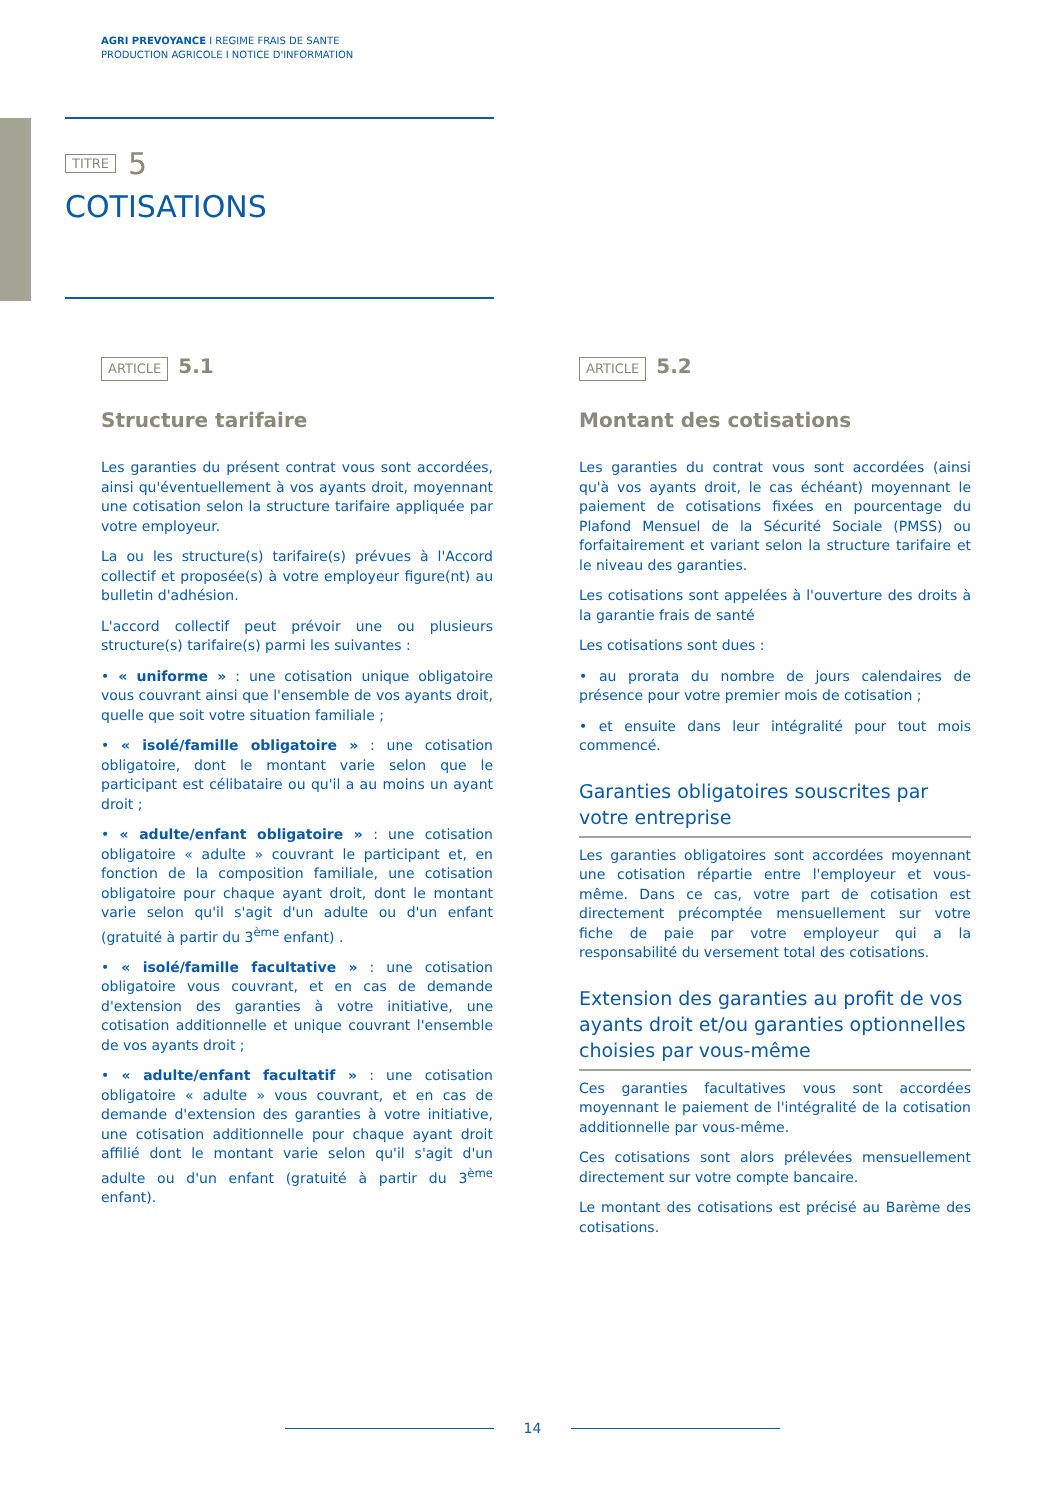AGRI PREVOYANCE I REGIME FRAIS DE SANTE
PRODUCTION AGRICOLE I NOTICE D'INFORMATION
TITRE 5
COTISATIONS
ARTICLE 5.1
Structure tarifaire
Les garanties du présent contrat vous sont accordées, ainsi qu'éventuellement à vos ayants droit, moyennant une cotisation selon la structure tarifaire appliquée par votre employeur.
La ou les structure(s) tarifaire(s) prévues à l'Accord collectif et proposée(s) à votre employeur figure(nt) au bulletin d'adhésion.
L'accord collectif peut prévoir une ou plusieurs structure(s) tarifaire(s) parmi les suivantes :
• « uniforme » : une cotisation unique obligatoire vous couvrant ainsi que l'ensemble de vos ayants droit, quelle que soit votre situation familiale ;
• « isolé/famille obligatoire » : une cotisation obligatoire, dont le montant varie selon que le participant est célibataire ou qu'il a au moins un ayant droit ;
• « adulte/enfant obligatoire » : une cotisation obligatoire « adulte » couvrant le participant et, en fonction de la composition familiale, une cotisation obligatoire pour chaque ayant droit, dont le montant varie selon qu'il s'agit d'un adulte ou d'un enfant (gratuité à partir du 3<sup>ème</sup> enfant) .
• « isolé/famille facultative » : une cotisation obligatoire vous couvrant, et en cas de demande d'extension des garanties à votre initiative, une cotisation additionnelle et unique couvrant l'ensemble de vos ayants droit ;
• « adulte/enfant facultatif » : une cotisation obligatoire « adulte » vous couvrant, et en cas de demande d'extension des garanties à votre initiative, une cotisation additionnelle pour chaque ayant droit affilié dont le montant varie selon qu'il s'agit d'un adulte ou d'un enfant (gratuité à partir du 3<sup>ème</sup> enfant).
ARTICLE 5.2
Montant des cotisations
Les garanties du contrat vous sont accordées (ainsi qu'à vos ayants droit, le cas échéant) moyennant le paiement de cotisations fixées en pourcentage du Plafond Mensuel de la Sécurité Sociale (PMSS) ou forfaitairement et variant selon la structure tarifaire et le niveau des garanties.
Les cotisations sont appelées à l'ouverture des droits à la garantie frais de santé
Les cotisations sont dues :
• au prorata du nombre de jours calendaires de présence pour votre premier mois de cotisation ;
• et ensuite dans leur intégralité pour tout mois commencé.
Garanties obligatoires souscrites par votre entreprise
Les garanties obligatoires sont accordées moyennant une cotisation répartie entre l'employeur et vous-même. Dans ce cas, votre part de cotisation est directement précomptée mensuellement sur votre fiche de paie par votre employeur qui a la responsabilité du versement total des cotisations.
Extension des garanties au profit de vos ayants droit et/ou garanties optionnelles choisies par vous-même
Ces garanties facultatives vous sont accordées moyennant le paiement de l'intégralité de la cotisation additionnelle par vous-même.
Ces cotisations sont alors prélevées mensuellement directement sur votre compte bancaire.
Le montant des cotisations est précisé au Barème des cotisations.
14